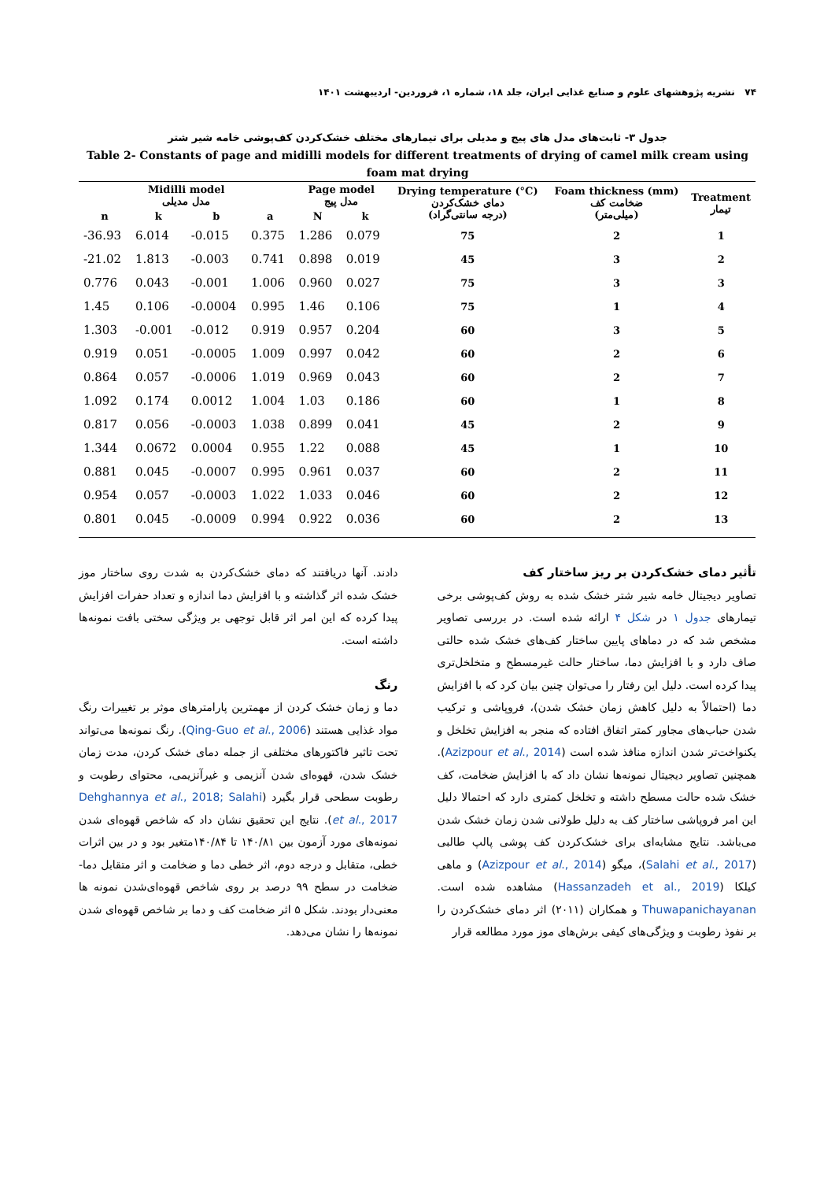۷۴ نشریه پژوهشهای علوم و صنایع غذایی ایران، جلد ۱۸، شماره ۱، فروردین- اردیبهشت ۱۴۰۱
جدول ۳- ثابت‌های مدل های پیج و مدیلی برای تیمارهای مختلف خشک‌کردن کف‌پوشی خامه شیر شتر
Table 2- Constants of page and midilli models for different treatments of drying of camel milk cream using foam mat drying
| Midilli model مدل مدیلی | | | | Page model مدل پیج | | Drying temperature (°C) دمای خشک‌کردن (درجه سانتی‌گراد) | Foam thickness (mm) ضخامت کف (میلی‌متر) | Treatment تیمار |
| --- | --- | --- | --- | --- | --- | --- | --- | --- |
| n | k | b | a | N | k | | | |
| -36.93 | 6.014 | -0.015 | 0.375 | 1.286 | 0.079 | 75 | 2 | 1 |
| -21.02 | 1.813 | -0.003 | 0.741 | 0.898 | 0.019 | 45 | 3 | 2 |
| 0.776 | 0.043 | -0.001 | 1.006 | 0.960 | 0.027 | 75 | 3 | 3 |
| 1.45 | 0.106 | -0.0004 | 0.995 | 1.46 | 0.106 | 75 | 1 | 4 |
| 1.303 | -0.001 | -0.012 | 0.919 | 0.957 | 0.204 | 60 | 3 | 5 |
| 0.919 | 0.051 | -0.0005 | 1.009 | 0.997 | 0.042 | 60 | 2 | 6 |
| 0.864 | 0.057 | -0.0006 | 1.019 | 0.969 | 0.043 | 60 | 2 | 7 |
| 1.092 | 0.174 | 0.0012 | 1.004 | 1.03 | 0.186 | 60 | 1 | 8 |
| 0.817 | 0.056 | -0.0003 | 1.038 | 0.899 | 0.041 | 45 | 2 | 9 |
| 1.344 | 0.0672 | 0.0004 | 0.955 | 1.22 | 0.088 | 45 | 1 | 10 |
| 0.881 | 0.045 | -0.0007 | 0.995 | 0.961 | 0.037 | 60 | 2 | 11 |
| 0.954 | 0.057 | -0.0003 | 1.022 | 1.033 | 0.046 | 60 | 2 | 12 |
| 0.801 | 0.045 | -0.0009 | 0.994 | 0.922 | 0.036 | 60 | 2 | 13 |
تأثیر دمای خشک‌کردن بر ریز ساختار کف
تصاویر دیجیتال خامه شیر شتر خشک شده به روش کف‌پوشی برخی تیمارهای جدول ۱ در شکل ۴ ارائه شده است. در بررسی تصاویر مشخص شد که در دماهای پایین ساختار کف‌های خشک شده حالتی صاف دارد و با افزایش دما، ساختار حالت غیرمسطح و متخلخل‌تری پیدا کرده است. دلیل این رفتار را می‌توان چنین بیان کرد که با افزایش دما (احتمالاً به دلیل کاهش زمان خشک شدن)، فروپاشی و ترکیب شدن حباب‌های مجاور کمتر اتفاق افتاده که منجر به افزایش تخلخل و یکنواخت‌تر شدن اندازه منافذ شده است (Azizpour et al., 2014). همچنین تصاویر دیجیتال نمونه‌ها نشان داد که با افزایش ضخامت، کف خشک شده حالت مسطح داشته و تخلخل کمتری دارد که احتمالا دلیل این امر فروپاشی ساختار کف به دلیل طولانی شدن زمان خشک شدن می‌باشد. نتایج مشابه‌ای برای خشک‌کردن کف پوشی پالپ طالبی (Salahi et al., 2017)، میگو (Azizpour et al., 2014) و ماهی کیلکا (Hassanzadeh et al., 2019) مشاهده شده است. Thuwapanichayanan و همکاران (۲۰۱۱) اثر دمای خشک‌کردن را بر نفوذ رطوبت و ویژگی‌های کیفی برش‌های موز مورد مطالعه قرار
دادند. آنها دریافتند که دمای خشک‌کردن به شدت روی ساختار موز خشک شده اثر گذاشته و با افزایش دما اندازه و تعداد حفرات افزایش پیدا کرده که این امر اثر قابل توجهی بر ویژگی سختی بافت نمونه‌ها داشته است.
رنگ
دما و زمان خشک کردن از مهمترین پارامترهای موثر بر تغییرات رنگ مواد غذایی هستند (Qing-Guo et al., 2006). رنگ نمونه‌ها می‌تواند تحت تاثیر فاکتورهای مختلفی از جمله دمای خشک کردن، مدت زمان خشک شدن، قهوه‌ای شدن آنزیمی و غیرآنزیمی، محتوای رطوبت و رطوبت سطحی قرار بگیرد (Dehghannya et al., 2018; Salahi et al., 2017). نتایج این تحقیق نشان داد که شاخص قهوه‌ای شدن نمونه‌های مورد آزمون بین ۱۴۰/۸۱ تا ۱۴۰/۸۴متغیر بود و در بین اثرات خطی، متقابل و درجه دوم، اثر خطی دما و ضخامت و اثر متقابل دما- ضخامت در سطح ۹۹ درصد بر روی شاخص قهوه‌ای‌شدن نمونه ها معنی‌دار بودند. شکل ۵ اثر ضخامت کف و دما بر شاخص قهوه‌ای شدن نمونه‌ها را نشان می‌دهد.